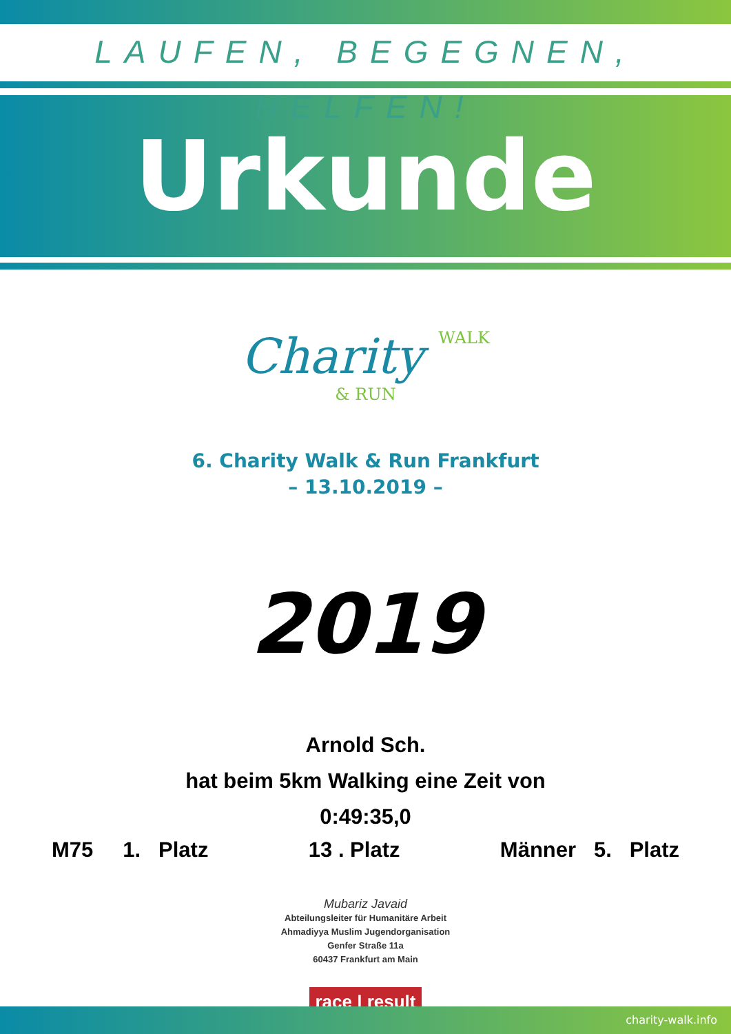LAUFEN, BEGEGNEN, HELFEN!
Urkunde
Charity WALK
& RUN
6. Charity Walk & Run Frankfurt
– 13.10.2019 –
2019
Arnold Sch.
hat beim 5km Walking eine Zeit von
0:49:35,0
M75 1. Platz 13 . Platz Männer 5. Platz
Mubariz Javaid
Abteilungsleiter für Humanitäre Arbeit
Ahmadiyya Muslim Jugendorganisation
Genfer Straße 11a
60437 Frankfurt am Main
race | result
charity-walk.info